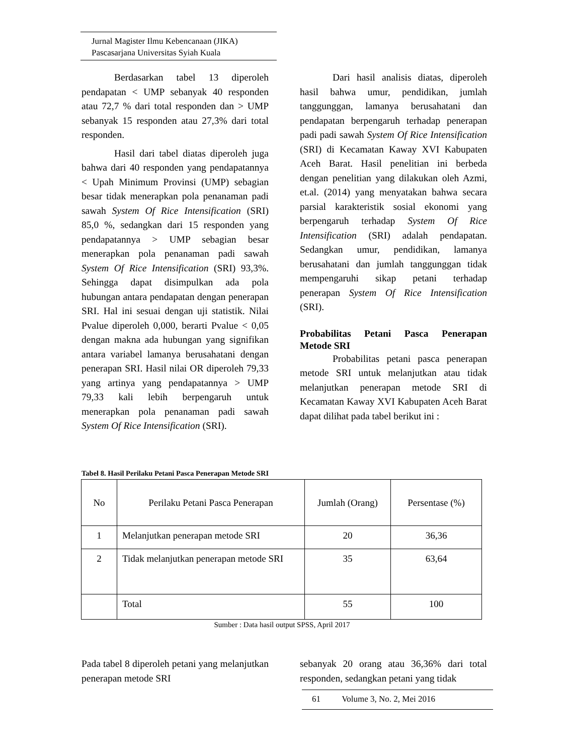Jurnal Magister Ilmu Kebencanaan (JIKA)
Pascasarjana Universitas Syiah Kuala
Berdasarkan tabel 13 diperoleh pendapatan < UMP sebanyak 40 responden atau 72,7 % dari total responden dan > UMP sebanyak 15 responden atau 27,3% dari total responden.
Hasil dari tabel diatas diperoleh juga bahwa dari 40 responden yang pendapatannya < Upah Minimum Provinsi (UMP) sebagian besar tidak menerapkan pola penanaman padi sawah System Of Rice Intensification (SRI) 85,0 %, sedangkan dari 15 responden yang pendapatannya > UMP sebagian besar menerapkan pola penanaman padi sawah System Of Rice Intensification (SRI) 93,3%. Sehingga dapat disimpulkan ada pola hubungan antara pendapatan dengan penerapan SRI. Hal ini sesuai dengan uji statistik. Nilai Pvalue diperoleh 0,000, berarti Pvalue < 0,05 dengan makna ada hubungan yang signifikan antara variabel lamanya berusahatani dengan penerapan SRI. Hasil nilai OR diperoleh 79,33 yang artinya yang pendapatannya > UMP 79,33 kali lebih berpengaruh untuk menerapkan pola penanaman padi sawah System Of Rice Intensification (SRI).
Dari hasil analisis diatas, diperoleh hasil bahwa umur, pendidikan, jumlah tanggunggan, lamanya berusahatani dan pendapatan berpengaruh terhadap penerapan padi padi sawah System Of Rice Intensification (SRI) di Kecamatan Kaway XVI Kabupaten Aceh Barat. Hasil penelitian ini berbeda dengan penelitian yang dilakukan oleh Azmi, et.al. (2014) yang menyatakan bahwa secara parsial karakteristik sosial ekonomi yang berpengaruh terhadap System Of Rice Intensification (SRI) adalah pendapatan. Sedangkan umur, pendidikan, lamanya berusahatani dan jumlah tanggunggan tidak mempengaruhi sikap petani terhadap penerapan System Of Rice Intensification (SRI).
Probabilitas Petani Pasca Penerapan Metode SRI
Probabilitas petani pasca penerapan metode SRI untuk melanjutkan atau tidak melanjutkan penerapan metode SRI di Kecamatan Kaway XVI Kabupaten Aceh Barat dapat dilihat pada tabel berikut ini :
Tabel 8. Hasil Perilaku Petani Pasca Penerapan Metode SRI
| No | Perilaku Petani Pasca Penerapan | Jumlah (Orang) | Persentase (%) |
| --- | --- | --- | --- |
| 1 | Melanjutkan penerapan metode SRI | 20 | 36,36 |
| 2 | Tidak melanjutkan penerapan metode SRI | 35 | 63,64 |
| | Total | 55 | 100 |
Sumber : Data hasil output SPSS, April 2017
Pada tabel 8 diperoleh petani yang melanjutkan penerapan metode SRI
sebanyak 20 orang atau 36,36% dari total responden, sedangkan petani yang tidak
61 Volume 3, No. 2, Mei 2016